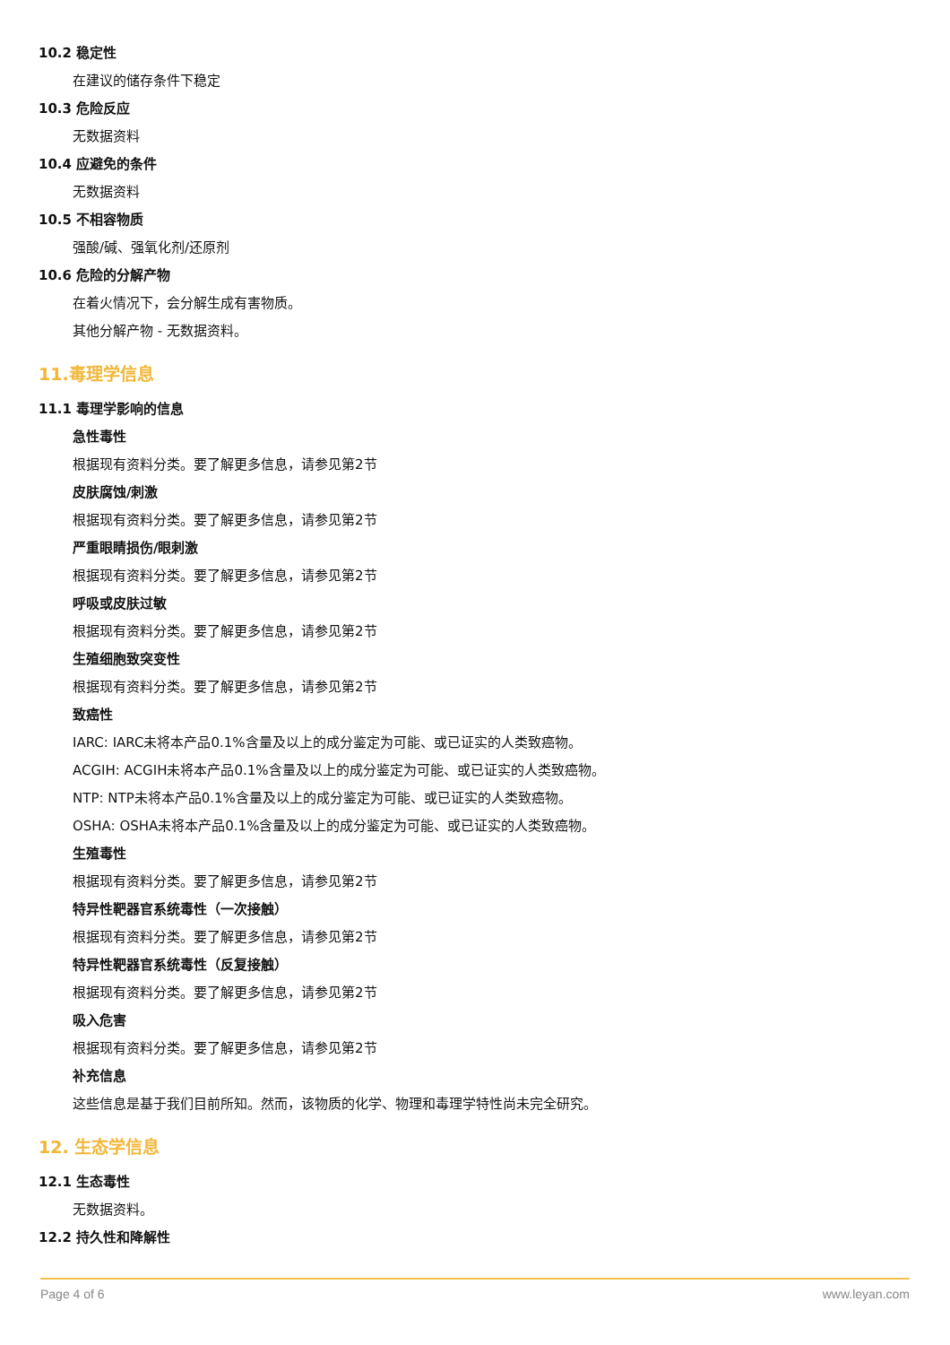10.2 稳定性
在建议的储存条件下稳定
10.3 危险反应
无数据资料
10.4 应避免的条件
无数据资料
10.5 不相容物质
强酸/碱、强氧化剂/还原剂
10.6 危险的分解产物
在着火情况下，会分解生成有害物质。
其他分解产物 - 无数据资料。
11.毒理学信息
11.1 毒理学影响的信息
急性毒性
根据现有资料分类。要了解更多信息，请参见第2节
皮肤腐蚀/刺激
根据现有资料分类。要了解更多信息，请参见第2节
严重眼睛损伤/眼刺激
根据现有资料分类。要了解更多信息，请参见第2节
呼吸或皮肤过敏
根据现有资料分类。要了解更多信息，请参见第2节
生殖细胞致突变性
根据现有资料分类。要了解更多信息，请参见第2节
致癌性
IARC: IARC未将本产品0.1%含量及以上的成分鉴定为可能、或已证实的人类致癌物。
ACGIH: ACGIH未将本产品0.1%含量及以上的成分鉴定为可能、或已证实的人类致癌物。
NTP: NTP未将本产品0.1%含量及以上的成分鉴定为可能、或已证实的人类致癌物。
OSHA: OSHA未将本产品0.1%含量及以上的成分鉴定为可能、或已证实的人类致癌物。
生殖毒性
根据现有资料分类。要了解更多信息，请参见第2节
特异性靶器官系统毒性（一次接触）
根据现有资料分类。要了解更多信息，请参见第2节
特异性靶器官系统毒性（反复接触）
根据现有资料分类。要了解更多信息，请参见第2节
吸入危害
根据现有资料分类。要了解更多信息，请参见第2节
补充信息
这些信息是基于我们目前所知。然而，该物质的化学、物理和毒理学特性尚未完全研究。
12. 生态学信息
12.1 生态毒性
无数据资料。
12.2 持久性和降解性
Page 4 of 6 www.leyan.com